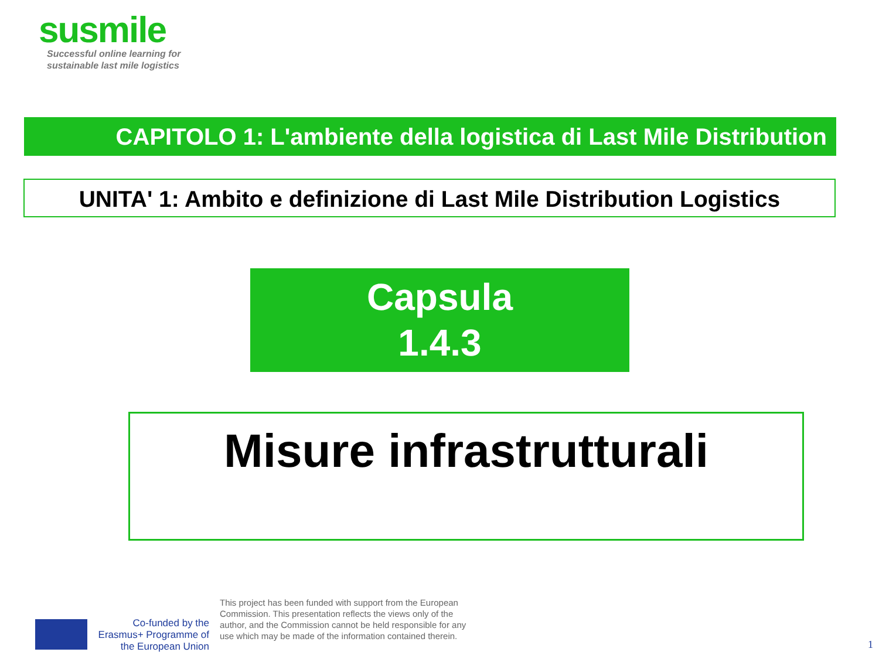susmile
Successful online learning for
sustainable last mile logistics
CAPITOLO 1: L'ambiente della logistica di Last Mile Distribution
UNITA' 1: Ambito e definizione di Last Mile Distribution Logistics
Capsula
1.4.3
Misure infrastrutturali
Co-funded by the Erasmus+ Programme of the European Union
This project has been funded with support from the European Commission. This presentation reflects the views only of the author, and the Commission cannot be held responsible for any use which may be made of the information contained therein.
1